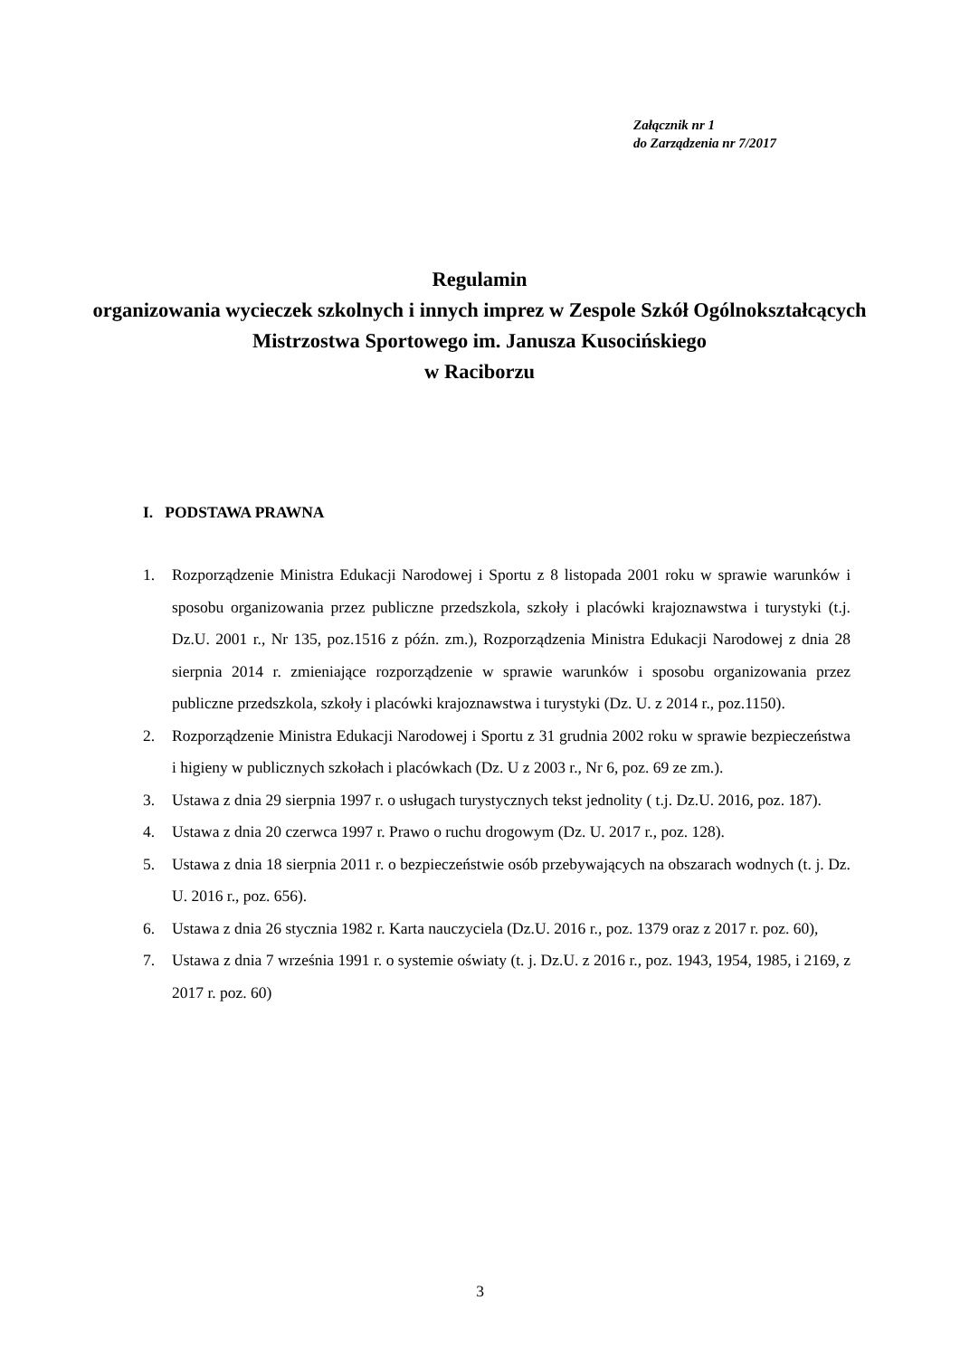Załącznik nr 1
do Zarządzenia nr 7/2017
Regulamin
organizowania wycieczek szkolnych i innych imprez w Zespole Szkół Ogólnokształcących Mistrzostwa Sportowego im. Janusza Kusocińskiego
w Raciborzu
I. PODSTAWA PRAWNA
1. Rozporządzenie Ministra Edukacji Narodowej i Sportu z 8 listopada 2001 roku w sprawie warunków i sposobu organizowania przez publiczne przedszkola, szkoły i placówki krajoznawstwa i turystyki (t.j. Dz.U. 2001 r., Nr 135, poz.1516 z późn. zm.), Rozporządzenia Ministra Edukacji Narodowej z dnia 28 sierpnia 2014 r. zmieniające rozporządzenie w sprawie warunków i sposobu organizowania przez publiczne przedszkola, szkoły i placówki krajoznawstwa i turystyki (Dz. U. z 2014 r., poz.1150).
2. Rozporządzenie Ministra Edukacji Narodowej i Sportu z 31 grudnia 2002 roku w sprawie bezpieczeństwa i higieny w publicznych szkołach i placówkach (Dz. U z 2003 r., Nr 6, poz. 69 ze zm.).
3. Ustawa z dnia 29 sierpnia 1997 r. o usługach turystycznych tekst jednolity ( t.j. Dz.U. 2016, poz. 187).
4. Ustawa z dnia 20 czerwca 1997 r. Prawo o ruchu drogowym (Dz. U. 2017 r., poz. 128).
5. Ustawa z dnia 18 sierpnia 2011 r. o bezpieczeństwie osób przebywających na obszarach wodnych (t. j. Dz. U. 2016 r., poz. 656).
6. Ustawa z dnia 26 stycznia 1982 r. Karta nauczyciela (Dz.U. 2016 r., poz. 1379 oraz z 2017 r. poz. 60),
7. Ustawa z dnia 7 września 1991 r. o systemie oświaty (t. j. Dz.U. z 2016 r., poz. 1943, 1954, 1985, i 2169, z 2017 r. poz. 60)
3